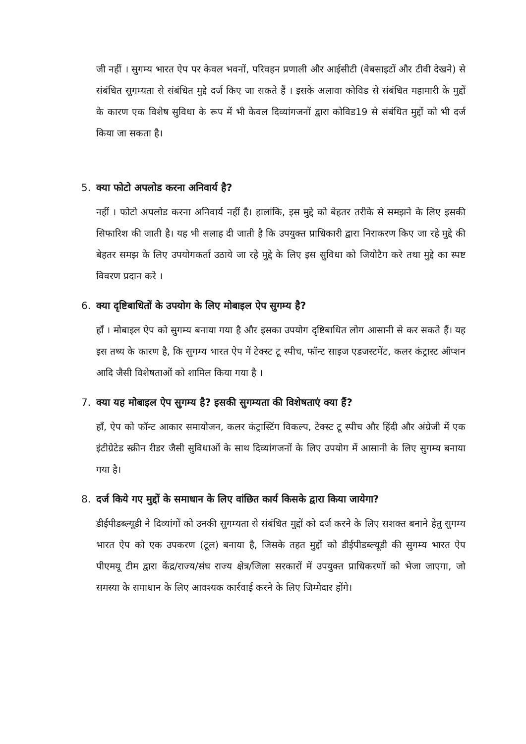जी नहीं । सुगम्य भारत ऐप पर केवल भवनों, परिवहन प्रणाली और आईसीटी (वेबसाइटों और टीवी देखने) से संबंधित सुगम्यता से संबंधित मुद्दे दर्ज किए जा सकते हैं । इसके अलावा कोविड से संबंधित महामारी के मुद्दों के कारण एक विशेष सुविधा के रूप में भी केवल दिव्यांगजनों द्वारा कोविड19 से संबंधित मुद्दों को भी दर्ज किया जा सकता है।
5. क्या फोटो अपलोड करना अनिवार्य है?
नहीं । फोटो अपलोड करना अनिवार्य नहीं है। हालांकि, इस मुद्दे को बेहतर तरीके से समझने के लिए इसकी सिफारिश की जाती है। यह भी सलाह दी जाती है कि उपयुक्त प्राधिकारी द्वारा निराकरण किए जा रहे मुद्दे की बेहतर समझ के लिए उपयोगकर्ता उठाये जा रहे मुद्दे के लिए इस सुविधा को जियोटैग करे तथा मुद्दे का स्पष्ट विवरण प्रदान करे ।
6. क्या दृष्टिबाधितों के उपयोग के लिए मोबाइल ऐप सुगम्य है?
हाँ । मोबाइल ऐप को सुगम्य बनाया गया है और इसका उपयोग दृष्टिबाधित लोग आसानी से कर सकते हैं। यह इस तथ्य के कारण है, कि सुगम्य भारत ऐप में टेक्स्ट टू स्पीच, फॉन्ट साइज एडजस्टमेंट, कलर कंट्रास्ट ऑप्शन आदि जैसी विशेषताओं को शामिल किया गया है ।
7. क्या यह मोबाइल ऐप सुगम्य है? इसकी सुगम्यता की विशेषताएं क्या हैं?
हाँ, ऐप को फॉन्ट आकार समायोजन, कलर कंट्रास्टिंग विकल्प, टेक्स्ट टू स्पीच और हिंदी और अंग्रेजी में एक इंटीग्रेटेड स्क्रीन रीडर जैसी सुविधाओं के साथ दिव्यांगजनों के लिए उपयोग में आसानी के लिए सुगम्य बनाया गया है।
8. दर्ज किये गए मुद्दों के समाधान के लिए वांछित कार्य किसके द्वारा किया जायेगा?
डीईपीडब्ल्यूडी ने दिव्यांगों को उनकी सुगम्यता से संबंधित मुद्दों को दर्ज करने के लिए सशक्त बनाने हेतु सुगम्य भारत ऐप को एक उपकरण (टूल) बनाया है, जिसके तहत मुद्दों को डीईपीडब्ल्यूडी की सुगम्य भारत ऐप पीएमयू टीम द्वारा केंद्र/राज्य/संघ राज्य क्षेत्र/जिला सरकारों में उपयुक्त प्राधिकरणों को भेजा जाएगा, जो समस्या के समाधान के लिए आवश्यक कार्रवाई करने के लिए जिम्मेदार होंगे।